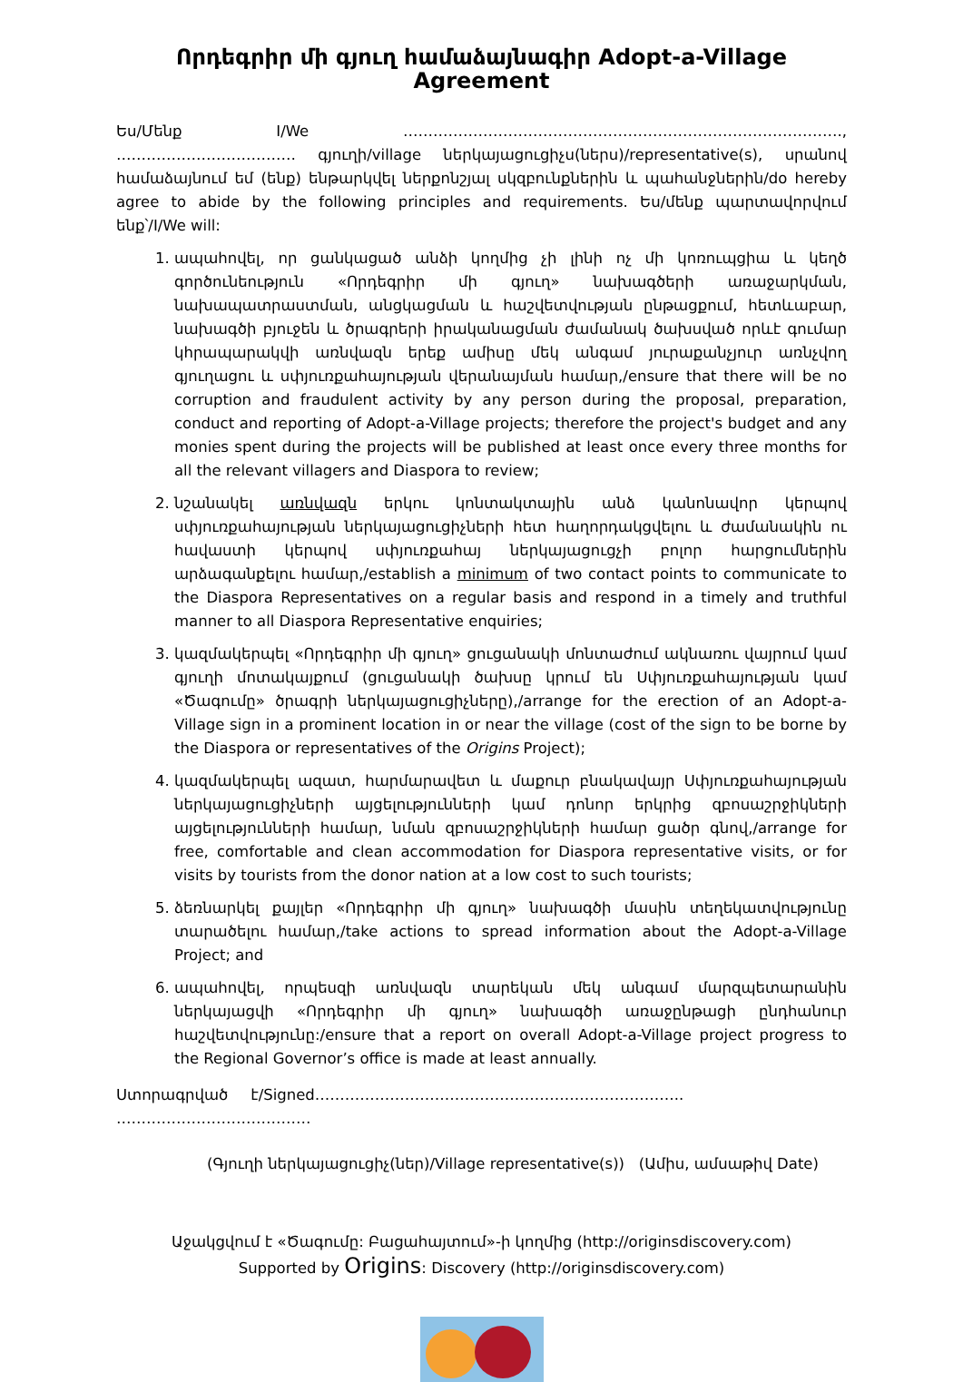Որդեգրիր մի գյուղ համաձայնագիր Adopt-a-Village Agreement
Ես/Մենք I/We ……………………………………………………………………………., ……………………………… գյուղի/village ներկայացուցիչս(ներս)/representative(s), սրանով համաձայնում եմ (ենք) ենթարկվել ներքոնշյալ սկզբունքներին և պահանջներին/do hereby agree to abide by the following principles and requirements. Ես/մենք պարտավորվում ենք՝/I/We will:
1. ապահովել, որ ցանկացած անձի կողմից չի լինի ոչ մի կոռուպցիա և կեղծ գործունեություն «Որդեգրիր մի գյուղ» նախագծերի առաջարկման, նախապատրաստման, անցկացման և հաշվետվության ընթացքում, հետևաբար, նախագծի բյուջեն և ծրագրերի իրականացման ժամանակ ծախսված որևէ գումար կհրապարակվի առնվազն երեք ամիսը մեկ անգամ յուրաքանչյուր առնչվող գյուղացու և սփյուռքահայության վերանայման համար,/ensure that there will be no corruption and fraudulent activity by any person during the proposal, preparation, conduct and reporting of Adopt-a-Village projects; therefore the project's budget and any monies spent during the projects will be published at least once every three months for all the relevant villagers and Diaspora to review;
2. նշանակել առնվազն երկու կոնտակտային անձ կանոնավոր կերպով սփյուռքահայության ներկայացուցիչների հետ հաղորդակցվելու և ժամանակին ու հավաստի կերպով սփյուռքահայ ներկայացուցչի բոլոր հարցումներին արձագանքելու համար,/establish a minimum of two contact points to communicate to the Diaspora Representatives on a regular basis and respond in a timely and truthful manner to all Diaspora Representative enquiries;
3. կազմակերպել «Որդեգրիր մի գյուղ» ցուցանակի մոնտաժում ակնառու վայրում կամ գյուղի մոտակայքում (ցուցանակի ծախսը կրում են Սփյուռքահայության կամ «Ծագումը» ծրագրի ներկայացուցիչները),/arrange for the erection of an Adopt-a-Village sign in a prominent location in or near the village (cost of the sign to be borne by the Diaspora or representatives of the Origins Project);
4. կազմակերպել ազատ, հարմարավետ և մաքուր բնակավայր Սփյուռքահայության ներկայացուցիչների այցելությունների կամ դոնոր երկրից զբոսաշրջիկների այցելությունների համար, նման զբոսաշրջիկների համար ցածր գնով,/arrange for free, comfortable and clean accommodation for Diaspora representative visits, or for visits by tourists from the donor nation at a low cost to such tourists;
5. ձեռնարկել քայլեր «Որդեգրիր մի գյուղ» նախագծի մասին տեղեկատվությունը տարածելու համար,/take actions to spread information about the Adopt-a-Village Project; and
6. ապահովել, որպեսզի առնվազն տարեկան մեկ անգամ մարզպետարանին ներկայացվի «Որդեգրիր մի գյուղ» նախագծի առաջընթացի ընդհանուր հաշվետվությունը:/ensure that a report on overall Adopt-a-Village project progress to the Regional Governor’s office is made at least annually.
Ստորագրված է/Signed……………………………………………………………….. …………………………………
(Գյուղի ներկայացուցիչ(ներ)/Village representative(s)) (Ամիս, ամսաթիվ Date)
Աջակցվում է «Ծագումը: Բացահայտում»-ի կողմից (http://originsdiscovery.com)
Supported by Origins: Discovery (http://originsdiscovery.com)